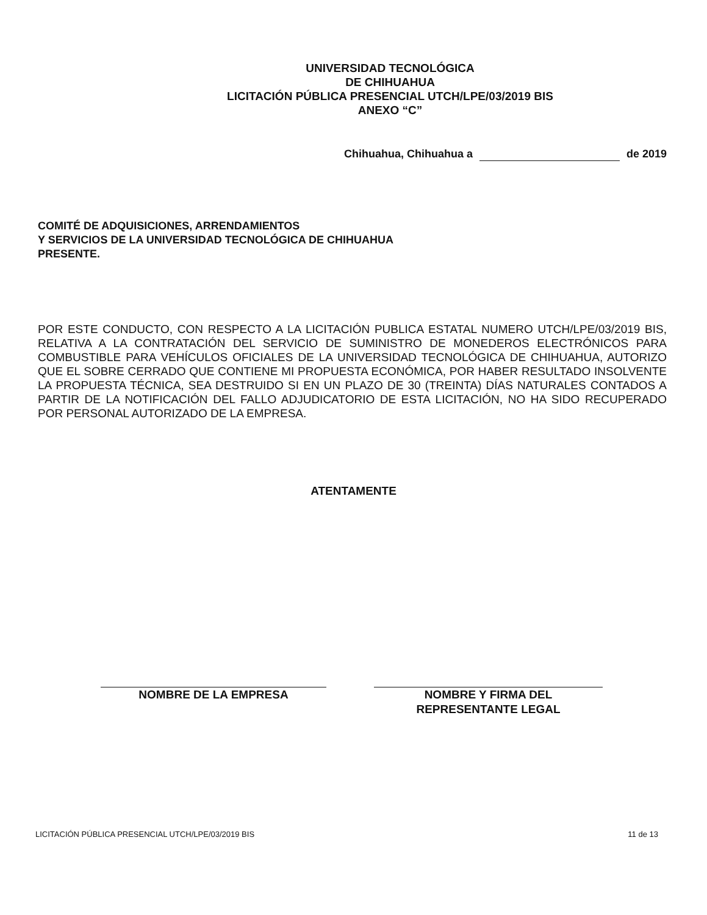UNIVERSIDAD TECNOLÓGICA
DE CHIHUAHUA
LICITACIÓN PÚBLICA PRESENCIAL UTCH/LPE/03/2019 BIS
ANEXO “C”
Chihuahua, Chihuahua a de 2019
COMITÉ DE ADQUISICIONES, ARRENDAMIENTOS
Y SERVICIOS DE LA UNIVERSIDAD TECNOLÓGICA DE CHIHUAHUA
PRESENTE.
POR ESTE CONDUCTO, CON RESPECTO A LA LICITACIÓN PUBLICA ESTATAL NUMERO UTCH/LPE/03/2019 BIS, RELATIVA A LA CONTRATACIÓN DEL SERVICIO DE SUMINISTRO DE MONEDEROS ELECTRÓNICOS PARA COMBUSTIBLE PARA VEHÍCULOS OFICIALES DE LA UNIVERSIDAD TECNOLÓGICA DE CHIHUAHUA, AUTORIZO QUE EL SOBRE CERRADO QUE CONTIENE MI PROPUESTA ECONÓMICA, POR HABER RESULTADO INSOLVENTE LA PROPUESTA TÉCNICA, SEA DESTRUIDO SI EN UN PLAZO DE 30 (TREINTA) DÍAS NATURALES CONTADOS A PARTIR DE LA NOTIFICACIÓN DEL FALLO ADJUDICATORIO DE ESTA LICITACIÓN, NO HA SIDO RECUPERADO POR PERSONAL AUTORIZADO DE LA EMPRESA.
ATENTAMENTE
NOMBRE DE LA EMPRESA NOMBRE Y FIRMA DEL
REPRESENTANTE LEGAL
LICITACIÓN PÚBLICA PRESENCIAL UTCH/LPE/03/2019 BIS 11 de 13